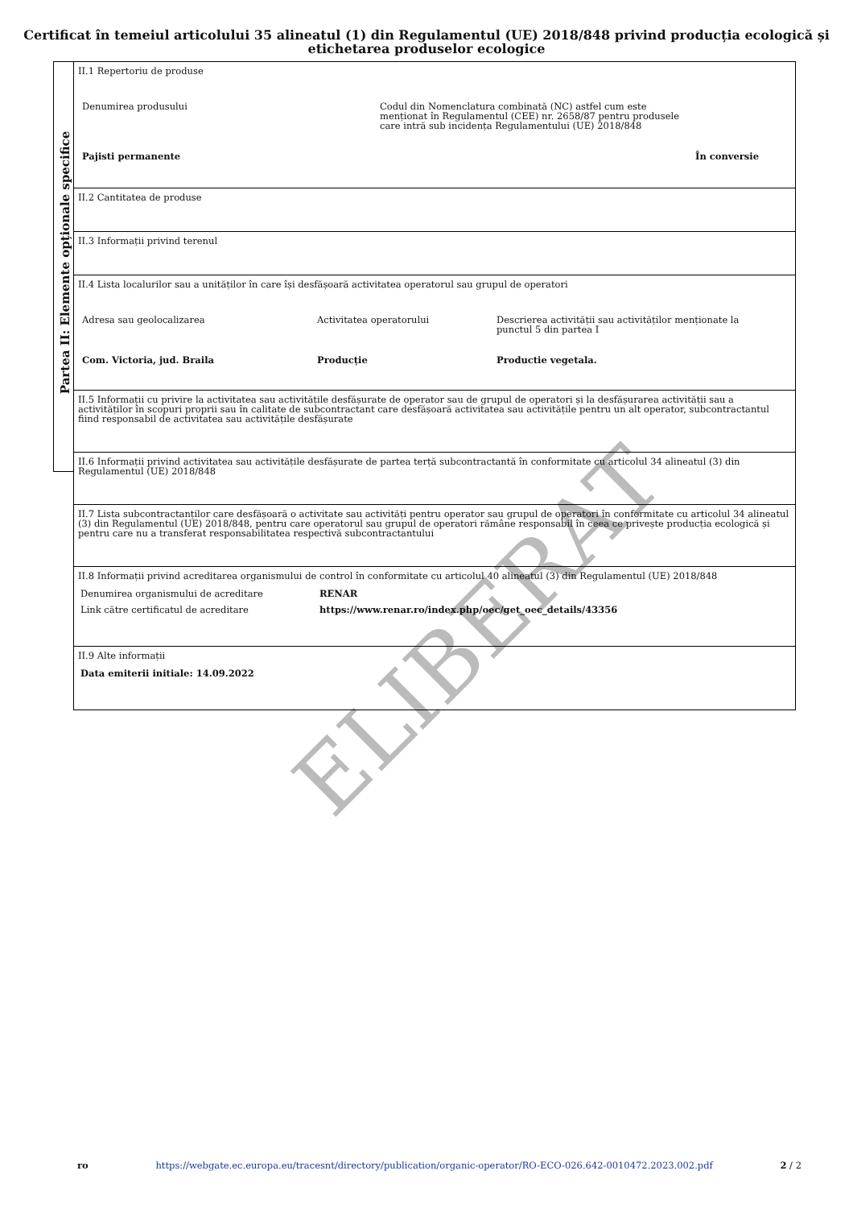Certificat în temeiul articolului 35 alineatul (1) din Regulamentul (UE) 2018/848 privind producția ecologică și etichetarea produselor ecologice
Partea II: Elemente opționale specifice
II.1 Repertoriu de produse
Denumirea produsului Codul din Nomenclatura combinată (NC) astfel cum este
menționat în Regulamentul (CEE) nr. 2658/87 pentru produsele
care intră sub incidența Regulamentului (UE) 2018/848
Pajisti permanente În conversie
II.2 Cantitatea de produse
II.3 Informații privind terenul
II.4 Lista localurilor sau a unităților în care își desfășoară activitatea operatorul sau grupul de operatori
Adresa sau geolocalizarea Activitatea operatorului Descrierea activității sau activităților menționate la
punctul 5 din partea I
Com. Victoria, jud. Braila Producție Productie vegetala.
II.5 Informații cu privire la activitatea sau activitățile desfășurate de operator sau de grupul de operatori și la desfășurarea activității sau a activităților în scopuri proprii sau în calitate de subcontractant care desfășoară activitatea sau activitățile pentru un alt operator, subcontractantul fiind responsabil de activitatea sau activitățile desfășurate
II.6 Informații privind activitatea sau activitățile desfășurate de partea terță subcontractantă în conformitate cu articolul 34 alineatul (3) din Regulamentul (UE) 2018/848
II.7 Lista subcontractanților care desfășoară o activitate sau activități pentru operator sau grupul de operatori în conformitate cu articolul 34 alineatul (3) din Regulamentul (UE) 2018/848, pentru care operatorul sau grupul de operatori rămâne responsabil în ceea ce privește producția ecologică și pentru care nu a transferat responsabilitatea respectivă subcontractantului
II.8 Informații privind acreditarea organismului de control în conformitate cu articolul 40 alineatul (3) din Regulamentul (UE) 2018/848
Denumirea organismului de acreditare RENAR
Link către certificatul de acreditare https://www.renar.ro/index.php/oec/get_oec_details/43356
II.9 Alte informații
Data emiterii initiale: 14.09.2022
ELIBERAT
ro https://webgate.ec.europa.eu/tracesnt/directory/publication/organic-operator/RO-ECO-026.642-0010472.2023.002.pdf 2 / 2